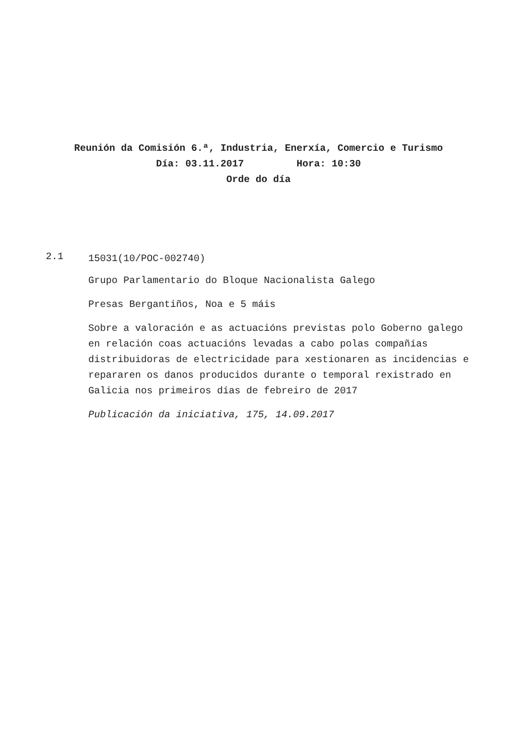Reunión da Comisión 6.ª, Industria, Enerxía, Comercio e Turismo
Día: 03.11.2017 Hora: 10:30
Orde do día
2.1
15031(10/POC-002740)
Grupo Parlamentario do Bloque Nacionalista Galego
Presas Bergantiños, Noa e 5 máis
Sobre a valoración e as actuacións previstas polo Goberno galego en relación coas actuacións levadas a cabo polas compañías distribuidoras de electricidade para xestionaren as incidencias e repararen os danos producidos durante o temporal rexistrado en Galicia nos primeiros días de febreiro de 2017
Publicación da iniciativa, 175, 14.09.2017